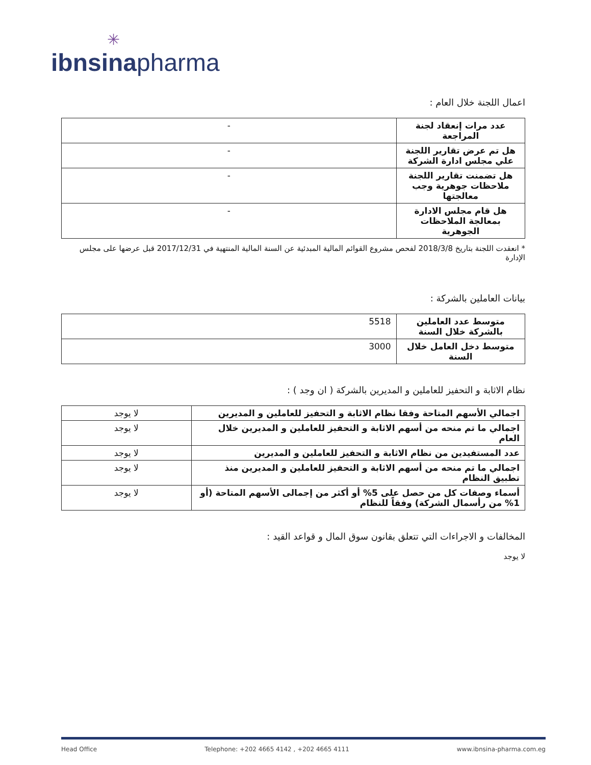✳
ibnsinapharma
اعمال اللجنة خلال العام :
| عدد مرات إنعقاد لجنة المراجعة | - |
| هل تم عرض تقارير اللجنة علي مجلس ادارة الشركة | - |
| هل تضمنت تقارير اللجنة ملاحظات جوهرية وجب معالجتها | - |
| هل قام مجلس الادارة بمعالجة الملاحظات الجوهرية | - |
* انعقدت اللجنة بتاريخ 2018/3/8 لفحص مشروع القوائم المالية المبدئية عن السنة المالية المنتهية في 2017/12/31 قبل عرضها على مجلس الإدارة
بيانات العاملين بالشركة :
| متوسط عدد العاملين بالشركة خلال السنة | 5518 |
| متوسط دخل العامل خلال السنة | 3000 |
نظام الاثابة و التحفيز للعاملين و المديرين بالشركة ( ان وجد ) :
| اجمالي الأسهم المتاحة وفقا نظام الاثابة و التحفيز للعاملين و المديرين | لا يوجد |
| اجمالي ما تم منحه من أسهم الاثابة و التحفيز للعاملين و المديرين خلال العام | لا يوجد |
| عدد المستفيدين من نظام الاثابة و التحفيز للعاملين و المديرين | لا يوجد |
| اجمالي ما تم منحه من أسهم الاثابة و التحفيز للعاملين و المديرين منذ تطبيق النظام | لا يوجد |
| أسماء وصفات كل من حصل على 5% أو أكثر من إجمالى الأسهم المتاحة (أو 1% من رأسمال الشركة) وفقاً للنظام | لا يوجد |
المخالفات و الاجراءات التي تتعلق بقانون سوق المال و قواعد القيد :
لا يوجد
Head Office Telephone: +202 4665 4142 , +202 4665 4111 www.ibnsina-pharma.com.eg